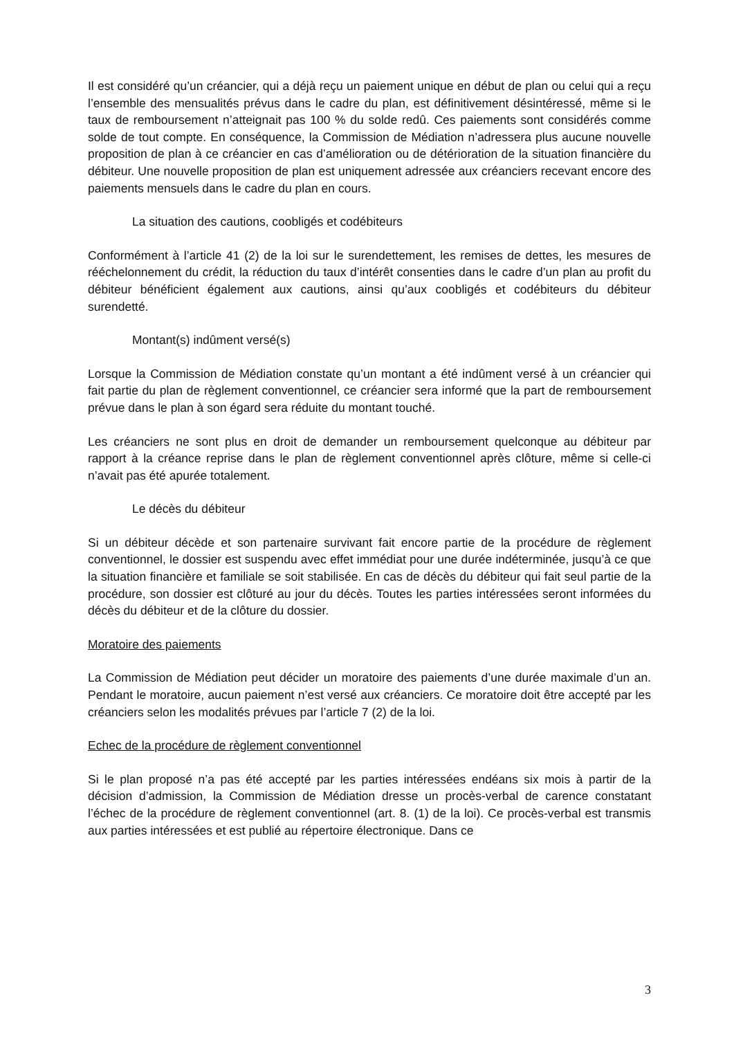Il est considéré qu’un créancier, qui a déjà reçu un paiement unique en début de plan ou celui qui a reçu l’ensemble des mensualités prévus dans le cadre du plan, est définitivement désintéressé, même si le taux de remboursement n’atteignait pas 100 % du solde redû. Ces paiements sont considérés comme solde de tout compte. En conséquence, la Commission de Médiation n’adressera plus aucune nouvelle proposition de plan à ce créancier en cas d’amélioration ou de détérioration de la situation financière du débiteur. Une nouvelle proposition de plan est uniquement adressée aux créanciers recevant encore des paiements mensuels dans le cadre du plan en cours.
La situation des cautions, coobligés et codébiteurs
Conformément à l’article 41 (2) de la loi sur le surendettement, les remises de dettes, les mesures de rééchelonnement du crédit, la réduction du taux d’intérêt consenties dans le cadre d’un plan au profit du débiteur bénéficient également aux cautions, ainsi qu’aux coobligés et codébiteurs du débiteur surendetté.
Montant(s) indûment versé(s)
Lorsque la Commission de Médiation constate qu’un montant a été indûment versé à un créancier qui fait partie du plan de règlement conventionnel, ce créancier sera informé que la part de remboursement prévue dans le plan à son égard sera réduite du montant touché.
Les créanciers ne sont plus en droit de demander un remboursement quelconque au débiteur par rapport à la créance reprise dans le plan de règlement conventionnel après clôture, même si celle-ci n’avait pas été apurée totalement.
Le décès du débiteur
Si un débiteur décède et son partenaire survivant fait encore partie de la procédure de règlement conventionnel, le dossier est suspendu avec effet immédiat pour une durée indéterminée, jusqu’à ce que la situation financière et familiale se soit stabilisée. En cas de décès du débiteur qui fait seul partie de la procédure, son dossier est clôturé au jour du décès. Toutes les parties intéressées seront informées du décès du débiteur et de la clôture du dossier.
Moratoire des paiements
La Commission de Médiation peut décider un moratoire des paiements d’une durée maximale d’un an. Pendant le moratoire, aucun paiement n’est versé aux créanciers. Ce moratoire doit être accepté par les créanciers selon les modalités prévues par l’article 7 (2) de la loi.
Echec de la procédure de règlement conventionnel
Si le plan proposé n’a pas été accepté par les parties intéressées endéans six mois à partir de la décision d’admission, la Commission de Médiation dresse un procès-verbal de carence constatant l’échec de la procédure de règlement conventionnel (art. 8. (1) de la loi). Ce procès-verbal est transmis aux parties intéressées et est publié au répertoire électronique. Dans ce
3